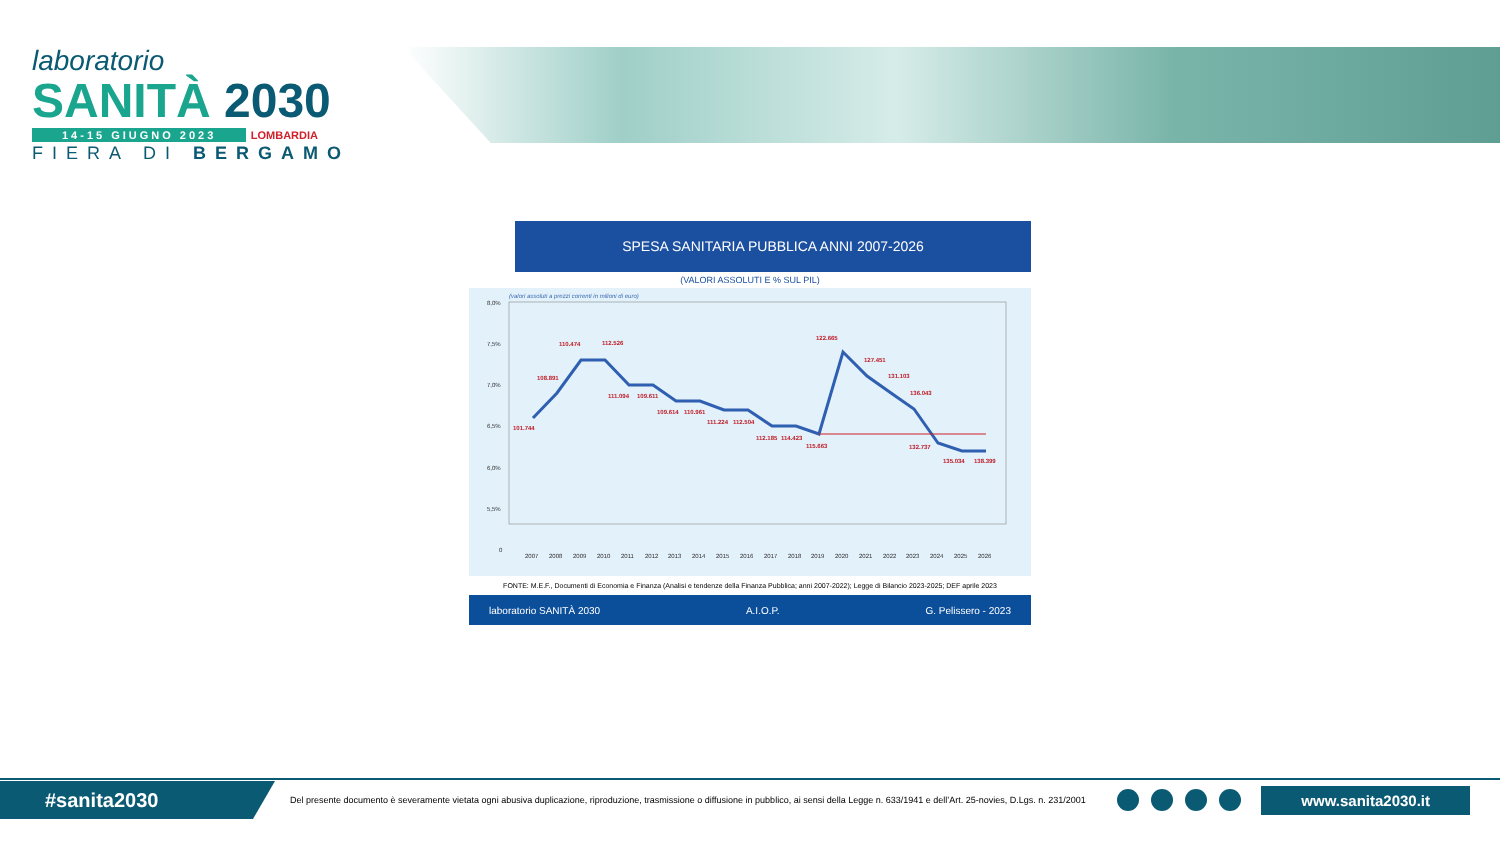laboratorio
SANITÀ 2030
14-15 GIUGNO 2023 LOMBARDIA
FIERA DI BERGAMO
SPESA SANITARIA PUBBLICA ANNI 2007-2026
(VALORI ASSOLUTI E % SUL PIL)
(valori assoluti a prezzi correnti in milioni di euro)
8,0%
7,5%
7,0%
6,5%
6,0%
5,5%
0
101.744
108.891
110.474
112.526
111.094
109.611
109.614
110.961
111.224
112.504
112.185
114.423
115.663
122.665
127.451
131.103
136.043
132.737
135.034
138.399
2007
2008
2009
2010
2011
2012
2013
2014
2015
2016
2017
2018
2019
2020
2021
2022
2023
2024
2025
2026
FONTE: M.E.F., Documenti di Economia e Finanza (Analisi e tendenze della Finanza Pubblica; anni 2007-2022); Legge di Bilancio 2023-2025; DEF aprile 2023
laboratorio SANITÀ 2030 A.I.O.P. G. Pelissero - 2023
#sanita2030
Del presente documento è severamente vietata ogni abusiva duplicazione, riproduzione, trasmissione o diffusione in pubblico, ai sensi della Legge n. 633/1941 e dell’Art. 25-novies, D.Lgs. n. 231/2001
www.sanita2030.it